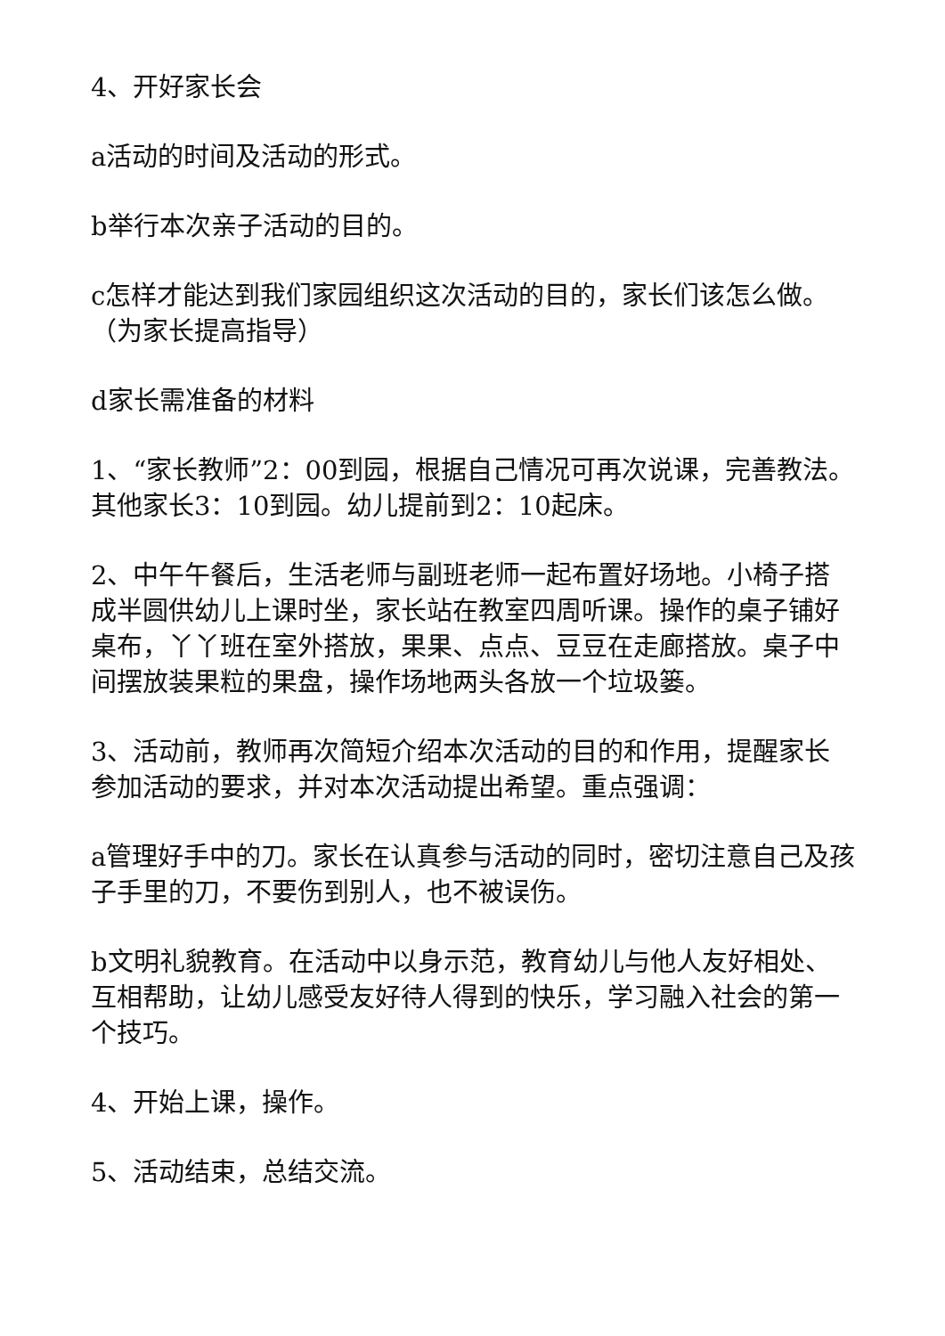4、开好家长会
a活动的时间及活动的形式。
b举行本次亲子活动的目的。
c怎样才能达到我们家园组织这次活动的目的，家长们该怎么做。（为家长提高指导）
d家长需准备的材料
1、“家长教师”2：00到园，根据自己情况可再次说课，完善教法。其他家长3：10到园。幼儿提前到2：10起床。
2、中午午餐后，生活老师与副班老师一起布置好场地。小椅子搭成半圆供幼儿上课时坐，家长站在教室四周听课。操作的桌子铺好桌布，丫丫班在室外搭放，果果、点点、豆豆在走廊搭放。桌子中间摆放装果粒的果盘，操作场地两头各放一个垃圾篓。
3、活动前，教师再次简短介绍本次活动的目的和作用，提醒家长参加活动的要求，并对本次活动提出希望。重点强调：
a管理好手中的刀。家长在认真参与活动的同时，密切注意自己及孩子手里的刀，不要伤到别人，也不被误伤。
b文明礼貌教育。在活动中以身示范，教育幼儿与他人友好相处、互相帮助，让幼儿感受友好待人得到的快乐，学习融入社会的第一个技巧。
4、开始上课，操作。
5、活动结束，总结交流。